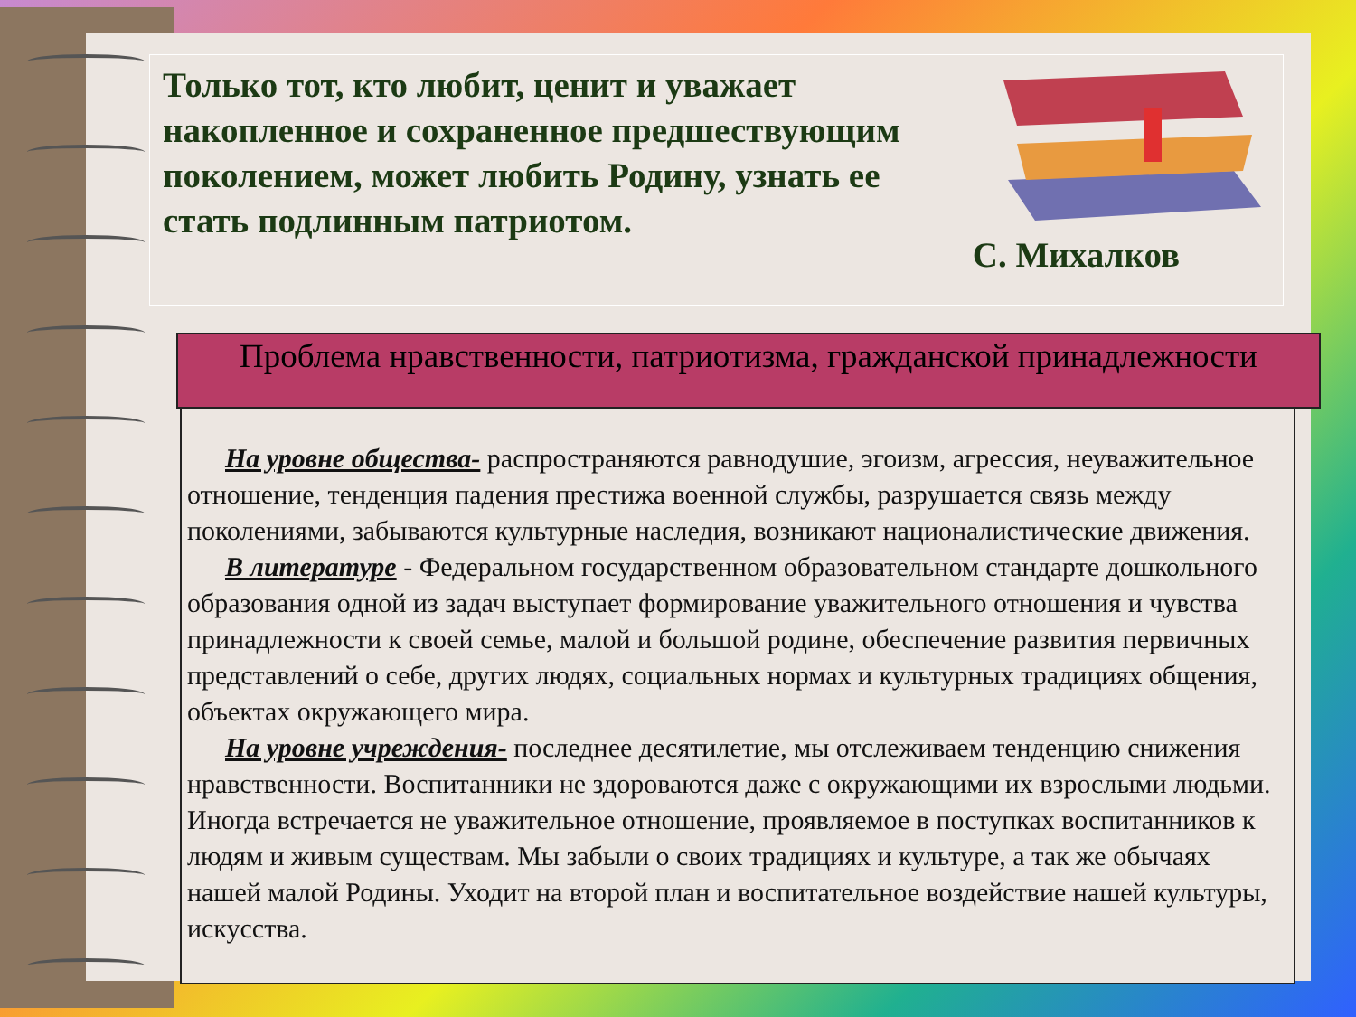Только тот, кто любит, ценит и уважает накопленное и сохраненное предшествующим поколением, может любить Родину, узнать ее стать подлинным патриотом.
С. Михалков
Проблема нравственности, патриотизма, гражданской принадлежности
На уровне общества- распространяются равнодушие, эгоизм, агрессия, неуважительное отношение, тенденция падения престижа военной службы, разрушается связь между поколениями, забываются культурные наследия, возникают националистические движения.
В литературе - Федеральном государственном образовательном стандарте дошкольного образования одной из задач выступает формирование уважительного отношения и чувства принадлежности к своей семье, малой и большой родине, обеспечение развития первичных представлений о себе, других людях, социальных нормах и культурных традициях общения, объектах окружающего мира.
На уровне учреждения- последнее десятилетие, мы отслеживаем тенденцию снижения нравственности. Воспитанники не здороваются даже с окружающими их взрослыми людьми. Иногда встречается не уважительное отношение, проявляемое в поступках воспитанников к людям и живым существам. Мы забыли о своих традициях и культуре, а так же обычаях нашей малой Родины. Уходит на второй план и воспитательное воздействие нашей культуры, искусства.